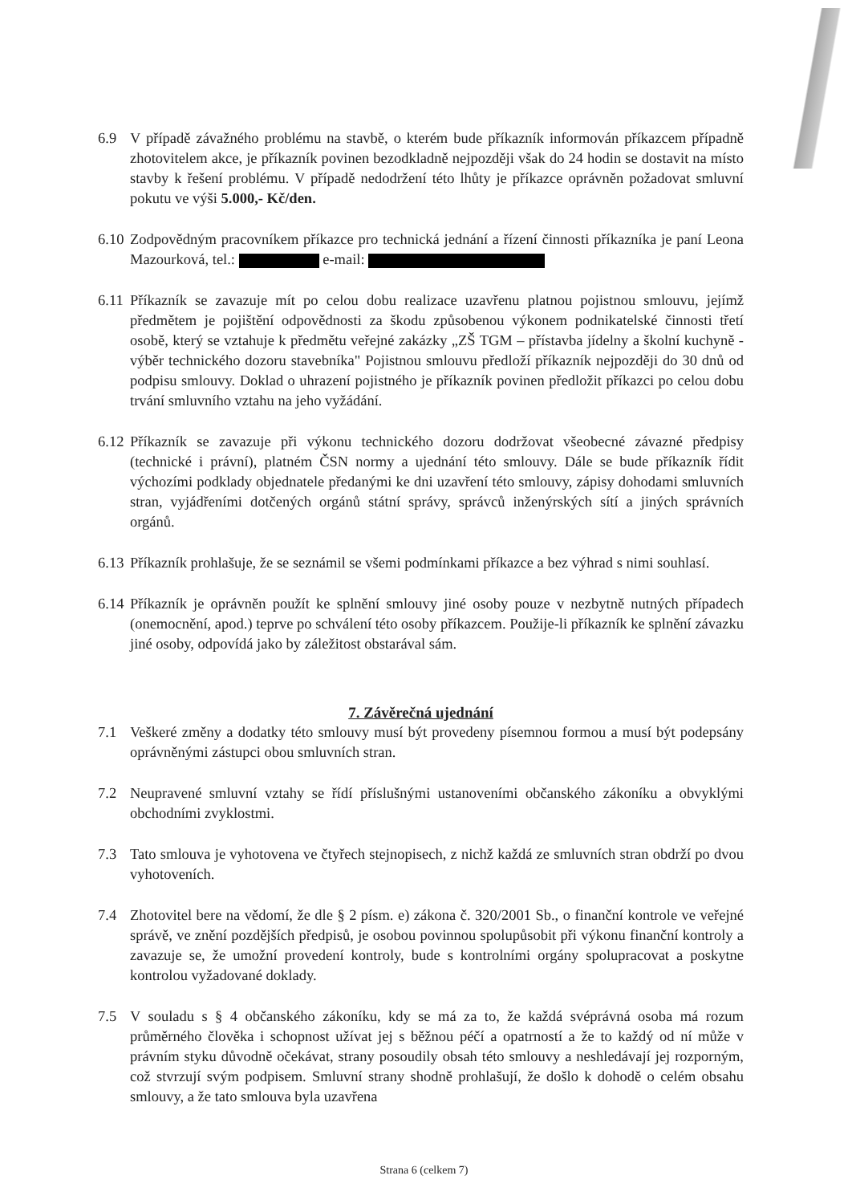6.9 V případě závažného problému na stavbě, o kterém bude příkazník informován příkazcem případně zhotovitelem akce, je příkazník povinen bezodkladně nejpozději však do 24 hodin se dostavit na místo stavby k řešení problému. V případě nedodržení této lhůty je příkazce oprávněn požadovat smluvní pokutu ve výši 5.000,- Kč/den.
6.10
Zodpovědným pracovníkem příkazce pro technická jednání a řízení činnosti příkazníka je paní Leona Mazourková, tel.: e-mail:
6.11
Příkazník se zavazuje mít po celou dobu realizace uzavřenu platnou pojistnou smlouvu, jejímž předmětem je pojištění odpovědnosti za škodu způsobenou výkonem podnikatelské činnosti třetí osobě, který se vztahuje k předmětu veřejné zakázky „ZŠ TGM – přístavba jídelny a školní kuchyně - výběr technického dozoru stavebníka" Pojistnou smlouvu předloží příkazník nejpozději do 30 dnů od podpisu smlouvy. Doklad o uhrazení pojistného je příkazník povinen předložit příkazci po celou dobu trvání smluvního vztahu na jeho vyžádání.
6.12
Příkazník se zavazuje při výkonu technického dozoru dodržovat všeobecné závazné předpisy (technické i právní), platném ČSN normy a ujednání této smlouvy. Dále se bude příkazník řídit výchozími podklady objednatele předanými ke dni uzavření této smlouvy, zápisy dohodami smluvních stran, vyjádřeními dotčených orgánů státní správy, správců inženýrských sítí a jiných správních orgánů.
6.13
Příkazník prohlašuje, že se seznámil se všemi podmínkami příkazce a bez výhrad s nimi souhlasí.
6.14
Příkazník je oprávněn použít ke splnění smlouvy jiné osoby pouze v nezbytně nutných případech (onemocnění, apod.) teprve po schválení této osoby příkazcem. Použije-li příkazník ke splnění závazku jiné osoby, odpovídá jako by záležitost obstarával sám.
7. Závěrečná ujednání
7.1 Veškeré změny a dodatky této smlouvy musí být provedeny písemnou formou a musí být podepsány oprávněnými zástupci obou smluvních stran.
7.2 Neupravené smluvní vztahy se řídí příslušnými ustanoveními občanského zákoníku a obvyklými obchodními zvyklostmi.
7.3 Tato smlouva je vyhotovena ve čtyřech stejnopisech, z nichž každá ze smluvních stran obdrží po dvou vyhotoveních.
7.4 Zhotovitel bere na vědomí, že dle § 2 písm. e) zákona č. 320/2001 Sb., o finanční kontrole ve veřejné správě, ve znění pozdějších předpisů, je osobou povinnou spolupůsobit při výkonu finanční kontroly a zavazuje se, že umožní provedení kontroly, bude s kontrolními orgány spolupracovat a poskytne kontrolou vyžadované doklady.
7.5 V souladu s § 4 občanského zákoníku, kdy se má za to, že každá svéprávná osoba má rozum průměrného člověka i schopnost užívat jej s běžnou péčí a opatrností a že to každý od ní může v právním styku důvodně očekávat, strany posoudily obsah této smlouvy a neshledávají jej rozporným, což stvrzují svým podpisem. Smluvní strany shodně prohlašují, že došlo k dohodě o celém obsahu smlouvy, a že tato smlouva byla uzavřena
Strana 6 (celkem 7)